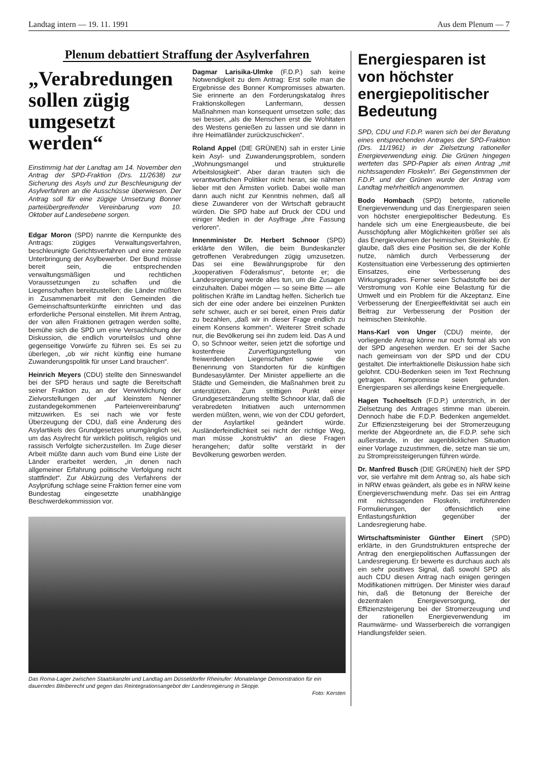Landtag intern — 19. 11. 1991 Aus dem Plenum — 7
Plenum debattiert Straffung der Asylverfahren
„Verabredungen sollen zügig umgesetzt werden“
Einstimmig hat der Landtag am 14. November den Antrag der SPD-Fraktion (Drs. 11/2638) zur Sicherung des Asyls und zur Beschleunigung der Asylverfahren an die Ausschüsse überwiesen. Der Antrag soll für eine zügige Umsetzung Bonner parteiübergreifender Vereinbarung vom 10. Oktober auf Landesebene sorgen.
Edgar Moron (SPD) nannte die Kernpunkte des Antrags: zügiges Verwaltungsverfahren, beschleunigte Gerichtsverfahren und eine zentrale Unterbringung der Asylbewerber. Der Bund müsse bereit sein, die entsprechenden verwaltungsmäßigen und rechtlichen Voraussetzungen zu schaffen und die Liegenschaften bereitzustellen; die Länder müßten in Zusammenarbeit mit den Gemeinden die Gemeinschaftsunterkünfte einrichten und das erforderliche Personal einstellen. Mit ihrem Antrag, der von allen Fraktionen getragen werden sollte, bemühe sich die SPD um eine Versachlichung der Diskussion, die endlich vorurteilslos und ohne gegenseitige Vorwürfe zu führen sei. Es sei zu überlegen, „ob wir nicht künftig eine humane Zuwanderungspolitik für unser Land brauchen“.
Heinrich Meyers (CDU) stellte den Sinneswandel bei der SPD heraus und sagte die Bereitschaft seiner Fraktion zu, an der Verwirklichung der Zielvorstellungen der „auf kleinstem Nenner zustandegekommenen Parteienvereinbarung“ mitzuwirken. Es sei nach wie vor feste Überzeugung der CDU, daß eine Änderung des Asylartikels des Grundgesetzes unumgänglich sei, um das Asylrecht für wirklich politisch, religiös und rassisch Verfolgte sicherzustellen. Im Zuge dieser Arbeit müßte dann auch vom Bund eine Liste der Länder erarbeitet werden, „in denen nach allgemeiner Erfahrung politische Verfolgung nicht stattfindet“. Zur Abkürzung des Verfahrens der Asylprüfung schlage seine Fraktion ferner eine vom Bundestag eingesetzte unabhängige Beschwerdekommission vor.
Dagmar Larisika-Ulmke (F.D.P.) sah keine Notwendigkeit zu dem Antrag: Erst solle man die Ergebnisse des Bonner Kompromisses abwarten. Sie erinnerte an den Forderungskatalog ihres Fraktionskollegen Lanfermann, dessen Maßnahmen man konsequent umsetzen solle; das sei besser, „als die Menschen erst die Wohltaten des Westens genießen zu lassen und sie dann in ihre Heimatländer zurückzuschicken“.
Roland Appel (DIE GRÜNEN) sah in erster Linie kein Asyl- und Zuwanderungsproblem, sondern „Wohnungsmangel und strukturelle Arbeitslosigkeit“. Aber daran trauten sich die verantwortlichen Politiker nicht heran, sie nähmen lieber mit den Ärmsten vorlieb. Dabei wolle man dann auch nicht zur Kenntnis nehmen, daß all diese Zuwanderer von der Wirtschaft gebraucht würden. Die SPD habe auf Druck der CDU und einiger Medien in der Asylfrage „ihre Fassung verloren“.
Innenminister Dr. Herbert Schnoor (SPD) erklärte den Willen, die beim Bundeskanzler getroffenen Verabredungen zügig umzusetzen. Das sei eine Bewährungsprobe für den „kooperativen Föderalismus“, betonte er; die Landesregierung werde alles tun, um die Zusagen einzuhalten. Dabei mögen — so seine Bitte — alle politischen Kräfte im Landtag helfen. Sicherlich tue sich der eine oder andere bei einzelnen Punkten sehr schwer, auch er sei bereit, einen Preis dafür zu bezahlen, „daß wir in dieser Frage endlich zu einem Konsens kommen“. Weiterer Streit schade nur, die Bevölkerung sei ihn zudem leid. Das A und O, so Schnoor weiter, seien jetzt die sofortige und kostenfreie Zurverfügungstellung von freiwerdenden Liegenschaften sowie die Benennung von Standorten für die künftigen Bundesasylämter. Der Minister appellierte an die Städte und Gemeinden, die Maßnahmen breit zu unterstützen. Zum strittigen Punkt einer Grundgesetzänderung stellte Schnoor klar, daß die verabredeten Initiativen auch unternommen werden müßten, wenn, wie von der CDU gefordert, der Asylartikel geändert würde. Ausländerfeindlichkeit sei nicht der richtige Weg, man müsse „konstruktiv“ an diese Fragen herangehen; dafür sollte verstärkt in der Bevölkerung geworben werden.
Das Roma-Lager zwischen Staatskanzlei und Landtag am Düsseldorfer Rheinufer: Monatelange Demonstration für ein dauerndes Bleiberecht und gegen das Reintegrationsangebot der Landesregierung in Skopje.
Foto: Kersten
Energiesparen ist von höchster energiepolitischer Bedeutung
SPD, CDU und F.D.P. waren sich bei der Beratung eines entsprechenden Antrages der SPD-Fraktion (Drs. 11/1961) in der Zielsetzung rationeller Energieverwendung einig. Die Grünen hingegen werteten das SPD-Papier als einen Antrag „mit nichtssagenden Floskeln“. Bei Gegenstimmen der F.D.P. und der Grünen wurde der Antrag vom Landtag mehrheitlich angenommen.
Bodo Hombach (SPD) betonte, rationelle Energieverwendung und das Energiesparen seien von höchster energiepolitischer Bedeutung. Es handele sich um eine Energieausbeute, die bei Ausschöpfung aller Möglichkeiten größer sei als das Energievolumen der heimischen Steinkohle. Er glaube, daß dies eine Position sei, die der Kohle nutze, nämlich durch Verbesserung der Kostensituation eine Verbesserung des optimierten Einsatzes, eine Verbesserung des Wirkungsgrades. Ferner seien Schadstoffe bei der Verstromung von Kohle eine Belastung für die Umwelt und ein Problem für die Akzeptanz. Eine Verbesserung der Energieeffektivität sei auch ein Beitrag zur Verbesserung der Position der heimischen Steinkohle.
Hans-Karl von Unger (CDU) meinte, der vorliegende Antrag könne nur noch formal als von der SPD angesehen werden. Er sei der Sache nach gemeinsam von der SPD und der CDU gestaltet. Die interfraktionelle Diskussion habe sich gelohnt. CDU-Bedenken seien im Text Rechnung getragen. Kompromisse seien gefunden. Energiesparen sei allerdings keine Energiequelle.
Hagen Tschoeltsch (F.D.P.) unterstrich, in der Zielsetzung des Antrages stimme man überein. Dennoch habe die F.D.P. Bedenken angemeldet. Zur Effizienzsteigerung bei der Stromerzeugung merkte der Abgeordnete an, die F.D.P. sehe sich außerstande, in der augenblicklichen Situation einer Vorlage zuzustimmen, die, setze man sie um, zu Strompreissteigerungen führen würde.
Dr. Manfred Busch (DIE GRÜNEN) hielt der SPD vor, sie verfahre mit dem Antrag so, als habe sich in NRW etwas geändert, als gebe es in NRW keine Energieverschwendung mehr. Das sei ein Antrag mit nichtssagenden Floskeln, irreführenden Formulierungen, der offensichtlich eine Entlastungsfunktion gegenüber der Landesregierung habe.
Wirtschaftsminister Günther Einert (SPD) erklärte, in den Grundstrukturen entspreche der Antrag den energiepolitischen Auffassungen der Landesregierung. Er bewerte es durchaus auch als ein sehr positives Signal, daß sowohl SPD als auch CDU diesen Antrag nach einigen geringen Modifikationen mittrügen. Der Minister wies darauf hin, daß die Betonung der Bereiche der dezentralen Energieversorgung, der Effizienzsteigerung bei der Stromerzeugung und der rationellen Energieverwendung im Raumwärme- und Wasserbereich die vorrangigen Handlungsfelder seien.